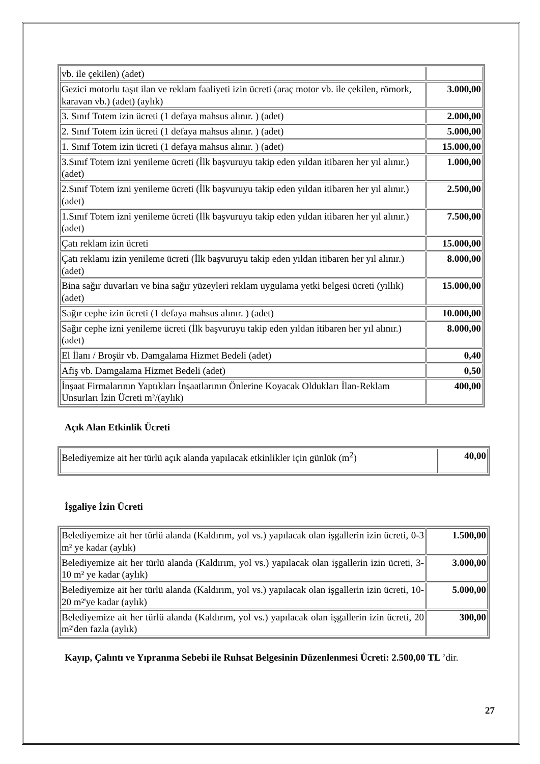| vb. ile çekilen) (adet) | |
| Gezici motorlu taşıt ilan ve reklam faaliyeti izin ücreti (araç motor vb. ile çekilen, römork, karavan vb.) (adet) (aylık) | 3.000,00 |
| 3. Sınıf Totem izin ücreti (1 defaya mahsus alınır. ) (adet) | 2.000,00 |
| 2. Sınıf Totem izin ücreti (1 defaya mahsus alınır. ) (adet) | 5.000,00 |
| 1. Sınıf Totem izin ücreti (1 defaya mahsus alınır. ) (adet) | 15.000,00 |
| 3.Sınıf Totem izni yenileme ücreti (İlk başvuruyu takip eden yıldan itibaren her yıl alınır.) (adet) | 1.000,00 |
| 2.Sınıf Totem izni yenileme ücreti (İlk başvuruyu takip eden yıldan itibaren her yıl alınır.) (adet) | 2.500,00 |
| 1.Sınıf Totem izni yenileme ücreti (İlk başvuruyu takip eden yıldan itibaren her yıl alınır.) (adet) | 7.500,00 |
| Çatı reklam izin ücreti | 15.000,00 |
| Çatı reklamı izin yenileme ücreti (İlk başvuruyu takip eden yıldan itibaren her yıl alınır.) (adet) | 8.000,00 |
| Bina sağır duvarları ve bina sağır yüzeyleri reklam uygulama yetki belgesi ücreti (yıllık) (adet) | 15.000,00 |
| Sağır cephe izin ücreti (1 defaya mahsus alınır. ) (adet) | 10.000,00 |
| Sağır cephe izni yenileme ücreti (İlk başvuruyu takip eden yıldan itibaren her yıl alınır.) (adet) | 8.000,00 |
| El İlanı / Broşür vb. Damgalama Hizmet Bedeli (adet) | 0,40 |
| Afiş vb. Damgalama Hizmet Bedeli (adet) | 0,50 |
| İnşaat Firmalarının Yaptıkları İnşaatlarının Önlerine Koyacak Oldukları İlan-Reklam Unsurları İzin Ücreti m²/(aylık) | 400,00 |
Açık Alan Etkinlik Ücreti
| Belediyemize ait her türlü açık alanda yapılacak etkinlikler için günlük (m<sup>2</sup>) | 40,00 |
İşgaliye İzin Ücreti
| Belediyemize ait her türlü alanda (Kaldırım, yol vs.) yapılacak olan işgallerin izin ücreti, 0-3 m² ye kadar (aylık) | 1.500,00 |
| Belediyemize ait her türlü alanda (Kaldırım, yol vs.) yapılacak olan işgallerin izin ücreti, 3-10 m² ye kadar (aylık) | 3.000,00 |
| Belediyemize ait her türlü alanda (Kaldırım, yol vs.) yapılacak olan işgallerin izin ücreti, 10-20 m²'ye kadar (aylık) | 5.000,00 |
| Belediyemize ait her türlü alanda (Kaldırım, yol vs.) yapılacak olan işgallerin izin ücreti, 20 m²'den fazla (aylık) | 300,00 |
Kayıp, Çalıntı ve Yıpranma Sebebi ile Ruhsat Belgesinin Düzenlenmesi Ücreti: 2.500,00 TL ’dir.
27